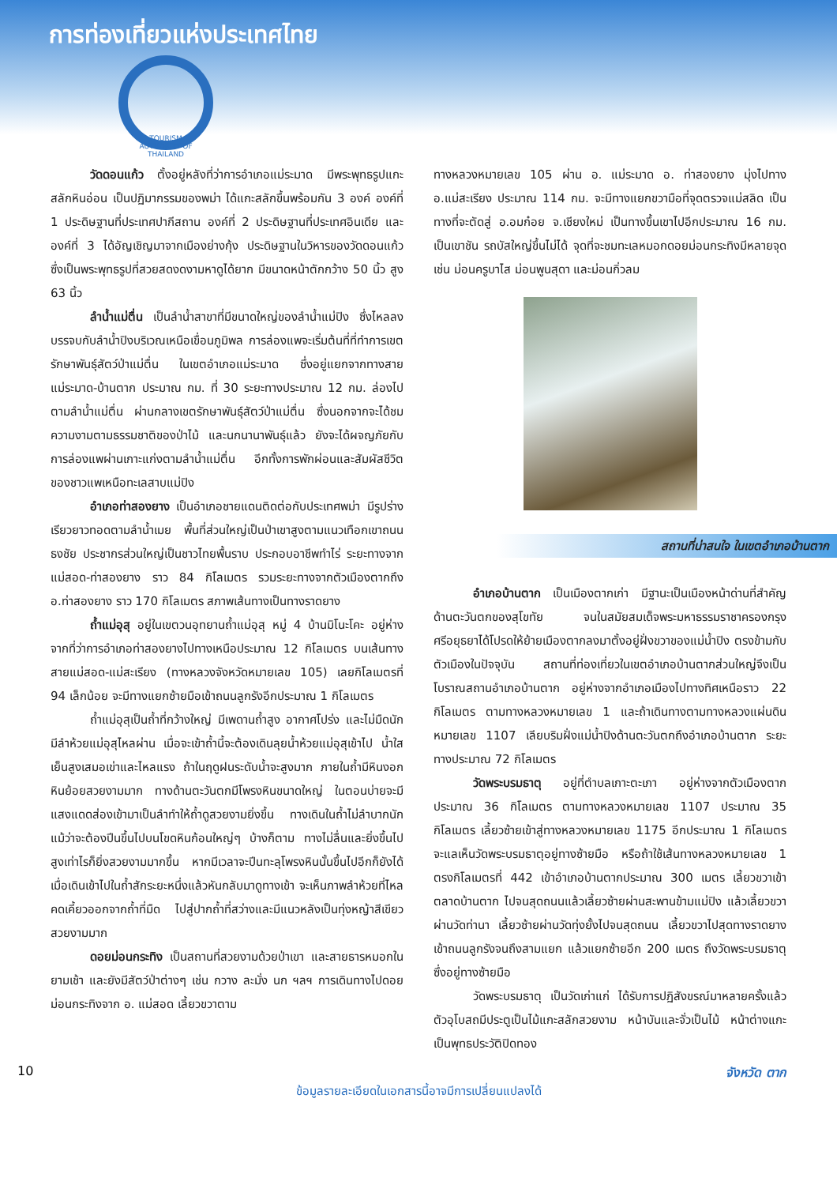การท่องเที่ยวแห่งประเทศไทย
TOURISM AUTHORITY OF THAILAND
วัดดอนแก้ว ตั้งอยู่หลังที่ว่าการอำเภอแม่ระมาด มีพระพุทธรูปแกะสลักหินอ่อน เป็นปฏิมากรรมของพม่า ได้แกะสลักขึ้นพร้อมกัน 3 องค์ องค์ที่ 1 ประดิษฐานที่ประเทศปากีสถาน องค์ที่ 2 ประดิษฐานที่ประเทศอินเดีย และองค์ที่ 3 ได้อัญเชิญมาจากเมืองย่างกุ้ง ประดิษฐานในวิหารของวัดดอนแก้ว ซึ่งเป็นพระพุทธรูปที่สวยสดงดงามหาดูได้ยาก มีขนาดหน้าตักกว้าง 50 นิ้ว สูง 63 นิ้ว
ลำน้ำแม่ตื่น เป็นลำน้ำสาขาที่มีขนาดใหญ่ของลำน้ำแม่ปิง ซึ่งไหลลงบรรจบกับลำน้ำปิงบริเวณเหนือเขื่อนภูมิพล การล่องแพจะเริ่มต้นที่ที่ทำการเขตรักษาพันธุ์สัตว์ป่าแม่ตื่น ในเขตอำเภอแม่ระมาด ซึ่งอยู่แยกจากทางสายแม่ระมาด-บ้านตาก ประมาณ กม. ที่ 30 ระยะทางประมาณ 12 กม. ล่องไปตามลำน้ำแม่ตื่น ผ่านกลางเขตรักษาพันธุ์สัตว์ป่าแม่ตื่น ซึ่งนอกจากจะได้ชมความงามตามธรรมชาติของป่าไม้ และนกนานาพันธุ์แล้ว ยังจะได้ผจญภัยกับการล่องแพผ่านเกาะแก่งตามลำน้ำแม่ตื่น อีกทั้งการพักผ่อนและสัมผัสชีวิตของชาวแพเหนือทะเลสาบแม่ปิง
อำเภอท่าสองยาง เป็นอำเภอชายแดนติดต่อกับประเทศพม่า มีรูปร่างเรียวยาวทอดตามลำน้ำเมย พื้นที่ส่วนใหญ่เป็นป่าเขาสูงตามแนวเทือกเขาถนนธงชัย ประชากรส่วนใหญ่เป็นชาวไทยพื้นราบ ประกอบอาชีพทำไร่ ระยะทางจากแม่สอด-ท่าสองยาง ราว 84 กิโลเมตร รวมระยะทางจากตัวเมืองตากถึง อ.ท่าสองยาง ราว 170 กิโลเมตร สภาพเส้นทางเป็นทางราดยาง
ถ้ำแม่อุสุ อยู่ในเขตวนอุทยานถ้ำแม่อุสุ หมู่ 4 บ้านมิโนะโคะ อยู่ห่างจากที่ว่าการอำเภอท่าสองยางไปทางเหนือประมาณ 12 กิโลเมตร บนเส้นทางสายแม่สอด-แม่สะเรียง (ทางหลวงจังหวัดหมายเลข 105) เลยกิโลเมตรที่ 94 เล็กน้อย จะมีทางแยกซ้ายมือเข้าถนนลูกรังอีกประมาณ 1 กิโลเมตร
ถ้ำแม่อุสุเป็นถ้ำที่กว้างใหญ่ มีเพดานถ้ำสูง อากาศโปร่ง และไม่มืดนัก มีลำห้วยแม่อุสุไหลผ่าน เมื่อจะเข้าถ้ำนี้จะต้องเดินลุยน้ำห้วยแม่อุสุเข้าไป น้ำใสเย็นสูงเสมอเข่าและไหลแรง ถ้าในฤดูฝนระดับน้ำจะสูงมาก ภายในถ้ำมีหินงอกหินย้อยสวยงามมาก ทางด้านตะวันตกมีโพรงหินขนาดใหญ่ ในตอนบ่ายจะมีแสงแดดส่องเข้ามาเป็นลำทำให้ถ้ำดูสวยงามยิ่งขึ้น ทางเดินในถ้ำไม่ลำบากนัก แม้ว่าจะต้องปีนขึ้นไปบนโขดหินก้อนใหญ่ๆ บ้างก็ตาม ทางไม่ลื่นและยิ่งขึ้นไปสูงเท่าไรก็ยิ่งสวยงามมากขึ้น หากมีเวลาจะปีนทะลุโพรงหินนั้นขึ้นไปอีกก็ยังได้ เมื่อเดินเข้าไปในถ้ำสักระยะหนึ่งแล้วหันกลับมาดูทางเข้า จะเห็นภาพลำห้วยที่ไหลคดเคี้ยวออกจากถ้ำที่มืด ไปสู่ปากถ้ำที่สว่างและมีแนวหลังเป็นทุ่งหญ้าสีเขียวสวยงามมาก
ดอยม่อนกระทิง เป็นสถานที่สวยงามด้วยป่าเขา และสายธารหมอกในยามเช้า และยังมีสัตว์ป่าต่างๆ เช่น กวาง ละมั่ง นก ฯลฯ การเดินทางไปดอยม่อนกระทิงจาก อ. แม่สอด เลี้ยวขวาตาม
ทางหลวงหมายเลข 105 ผ่าน อ. แม่ระมาด อ. ท่าสองยาง มุ่งไปทาง อ.แม่สะเรียง ประมาณ 114 กม. จะมีทางแยกขวามือที่จุดตรวจแม่สลิด เป็นทางที่จะตัดสู่ อ.อมก๋อย จ.เชียงใหม่ เป็นทางขึ้นเขาไปอีกประมาณ 16 กม. เป็นเขาชัน รถบัสใหญ่ขึ้นไม่ได้ จุดที่จะชมทะเลหมอกดอยม่อนกระทิงมีหลายจุด เช่น ม่อนครูบาไส ม่อนพูนสุดา และม่อนกิ่วลม
สถานที่น่าสนใจ ในเขตอำเภอบ้านตาก
อำเภอบ้านตาก เป็นเมืองตากเก่า มีฐานะเป็นเมืองหน้าด่านที่สำคัญด้านตะวันตกของสุโขทัย จนในสมัยสมเด็จพระมหาธรรมราชาครองกรุงศรีอยุธยาได้โปรดให้ย้ายเมืองตากลงมาตั้งอยู่ฝั่งขวาของแม่น้ำปิง ตรงข้ามกับตัวเมืองในปัจจุบัน สถานที่ท่องเที่ยวในเขตอำเภอบ้านตากส่วนใหญ่จึงเป็นโบราณสถานอำเภอบ้านตาก อยู่ห่างจากอำเภอเมืองไปทางทิศเหนือราว 22 กิโลเมตร ตามทางหลวงหมายเลข 1 และถ้าเดินทางตามทางหลวงแผ่นดินหมายเลข 1107 เลียบริมฝั่งแม่น้ำปิงด้านตะวันตกถึงอำเภอบ้านตาก ระยะทางประมาณ 72 กิโลเมตร
วัดพระบรมธาตุ อยู่ที่ตำบลเกาะตะเภา อยู่ห่างจากตัวเมืองตากประมาณ 36 กิโลเมตร ตามทางหลวงหมายเลข 1107 ประมาณ 35 กิโลเมตร เลี้ยวซ้ายเข้าสู่ทางหลวงหมายเลข 1175 อีกประมาณ 1 กิโลเมตร จะแลเห็นวัดพระบรมธาตุอยู่ทางซ้ายมือ หรือถ้าใช้เส้นทางหลวงหมายเลข 1 ตรงกิโลเมตรที่ 442 เข้าอำเภอบ้านตากประมาณ 300 เมตร เลี้ยวขวาเข้าตลาดบ้านตาก ไปจนสุดถนนแล้วเลี้ยวซ้ายผ่านสะพานข้ามแม่ปิง แล้วเลี้ยวขวาผ่านวัดท่านา เลี้ยวซ้ายผ่านวัดทุ่งยั้งไปจนสุดถนน เลี้ยวขวาไปสุดทางราดยางเข้าถนนลูกรังจนถึงสามแยก แล้วแยกซ้ายอีก 200 เมตร ถึงวัดพระบรมธาตุ ซึ่งอยู่ทางซ้ายมือ
วัดพระบรมธาตุ เป็นวัดเก่าแก่ ได้รับการปฏิสังขรณ์มาหลายครั้งแล้ว ตัวอุโบสถมีประตูเป็นไม้แกะสลักสวยงาม หน้าบันและจั่วเป็นไม้ หน้าต่างแกะเป็นพุทธประวัติปิดทอง
10 จังหวัด ตาก
ข้อมูลรายละเอียดในเอกสารนี้อาจมีการเปลี่ยนแปลงได้